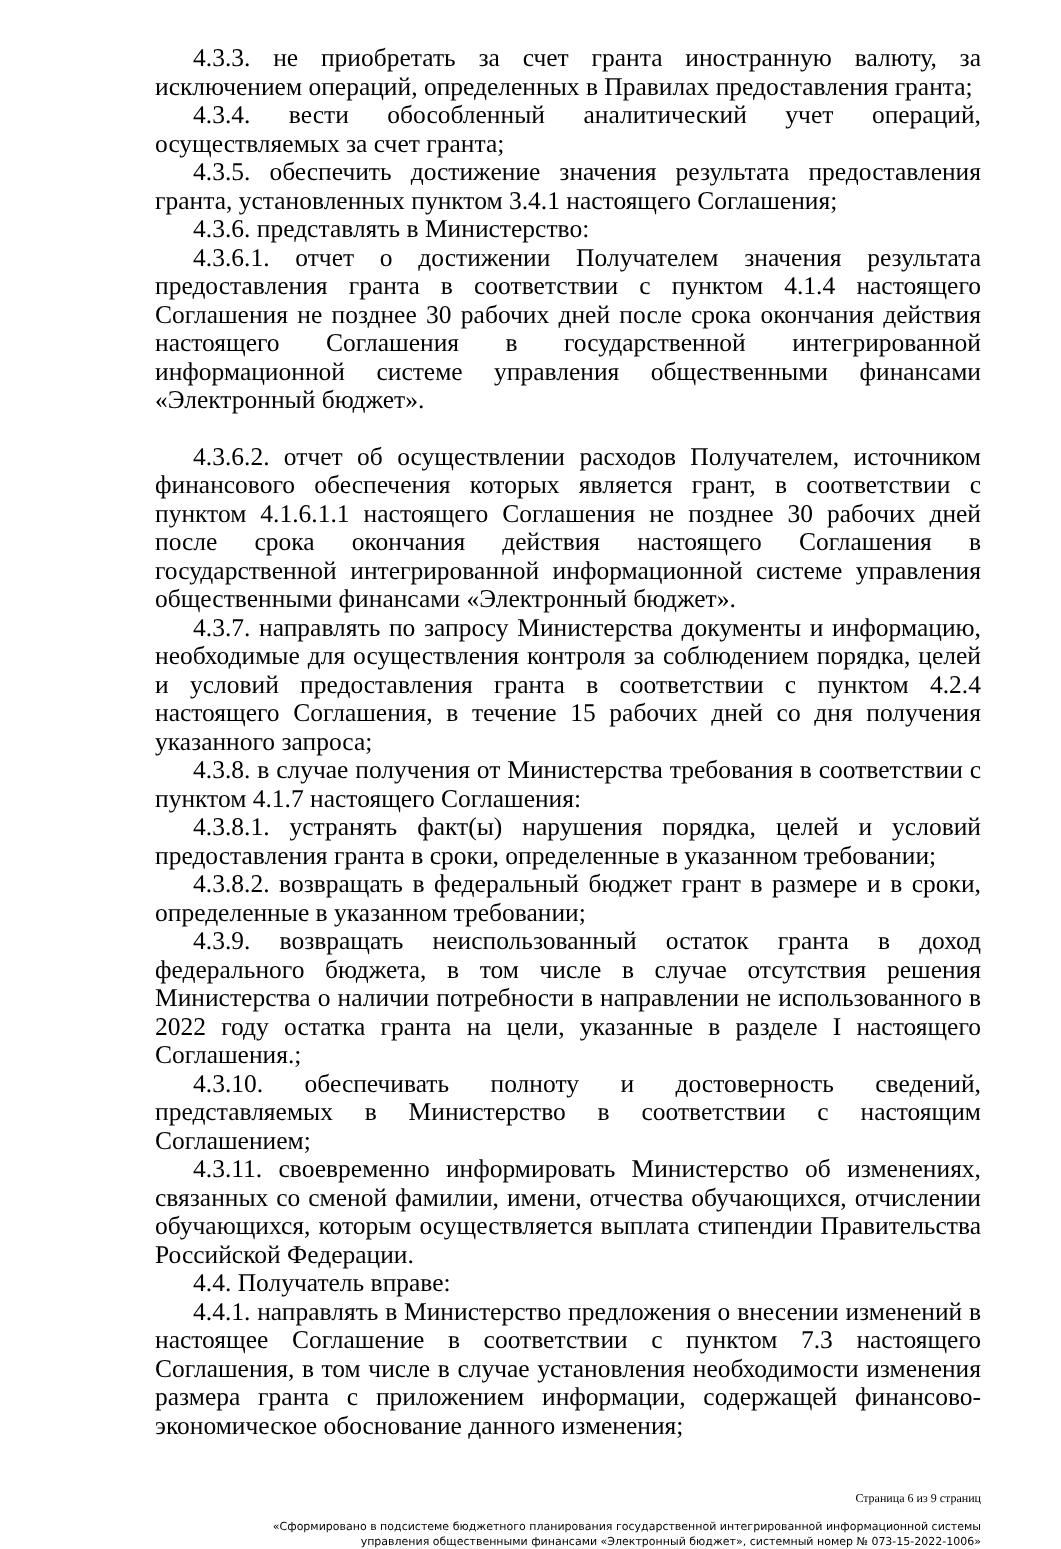4.3.3. не приобретать за счет гранта иностранную валюту, за исключением операций, определенных в Правилах предоставления гранта;
4.3.4. вести обособленный аналитический учет операций, осуществляемых за счет гранта;
4.3.5. обеспечить достижение значения результата предоставления гранта, установленных пунктом 3.4.1 настоящего Соглашения;
4.3.6. представлять в Министерство:
4.3.6.1. отчет о достижении Получателем значения результата предоставления гранта в соответствии с пунктом 4.1.4 настоящего Соглашения не позднее 30 рабочих дней после срока окончания действия настоящего Соглашения в государственной интегрированной информационной системе управления общественными финансами «Электронный бюджет».
4.3.6.2. отчет об осуществлении расходов Получателем, источником финансового обеспечения которых является грант, в соответствии с пунктом 4.1.6.1.1 настоящего Соглашения не позднее 30 рабочих дней после срока окончания действия настоящего Соглашения в государственной интегрированной информационной системе управления общественными финансами «Электронный бюджет».
4.3.7. направлять по запросу Министерства документы и информацию, необходимые для осуществления контроля за соблюдением порядка, целей и условий предоставления гранта в соответствии с пунктом 4.2.4 настоящего Соглашения, в течение 15 рабочих дней со дня получения указанного запроса;
4.3.8. в случае получения от Министерства требования в соответствии с пунктом 4.1.7 настоящего Соглашения:
4.3.8.1. устранять факт(ы) нарушения порядка, целей и условий предоставления гранта в сроки, определенные в указанном требовании;
4.3.8.2. возвращать в федеральный бюджет грант в размере и в сроки, определенные в указанном требовании;
4.3.9. возвращать неиспользованный остаток гранта в доход федерального бюджета, в том числе в случае отсутствия решения Министерства о наличии потребности в направлении не использованного в 2022 году остатка гранта на цели, указанные в разделе I настоящего Соглашения.;
4.3.10. обеспечивать полноту и достоверность сведений, представляемых в Министерство в соответствии с настоящим Соглашением;
4.3.11. своевременно информировать Министерство об изменениях, связанных со сменой фамилии, имени, отчества обучающихся, отчислении обучающихся, которым осуществляется выплата стипендии Правительства Российской Федерации.
4.4. Получатель вправе:
4.4.1. направлять в Министерство предложения о внесении изменений в настоящее Соглашение в соответствии с пунктом 7.3 настоящего Соглашения, в том числе в случае установления необходимости изменения размера гранта с приложением информации, содержащей финансово-экономическое обоснование данного изменения;
Страница 6 из 9 страниц
«Сформировано в подсистеме бюджетного планирования государственной интегрированной информационной системы
управления общественными финансами «Электронный бюджет», системный номер № 073-15-2022-1006»